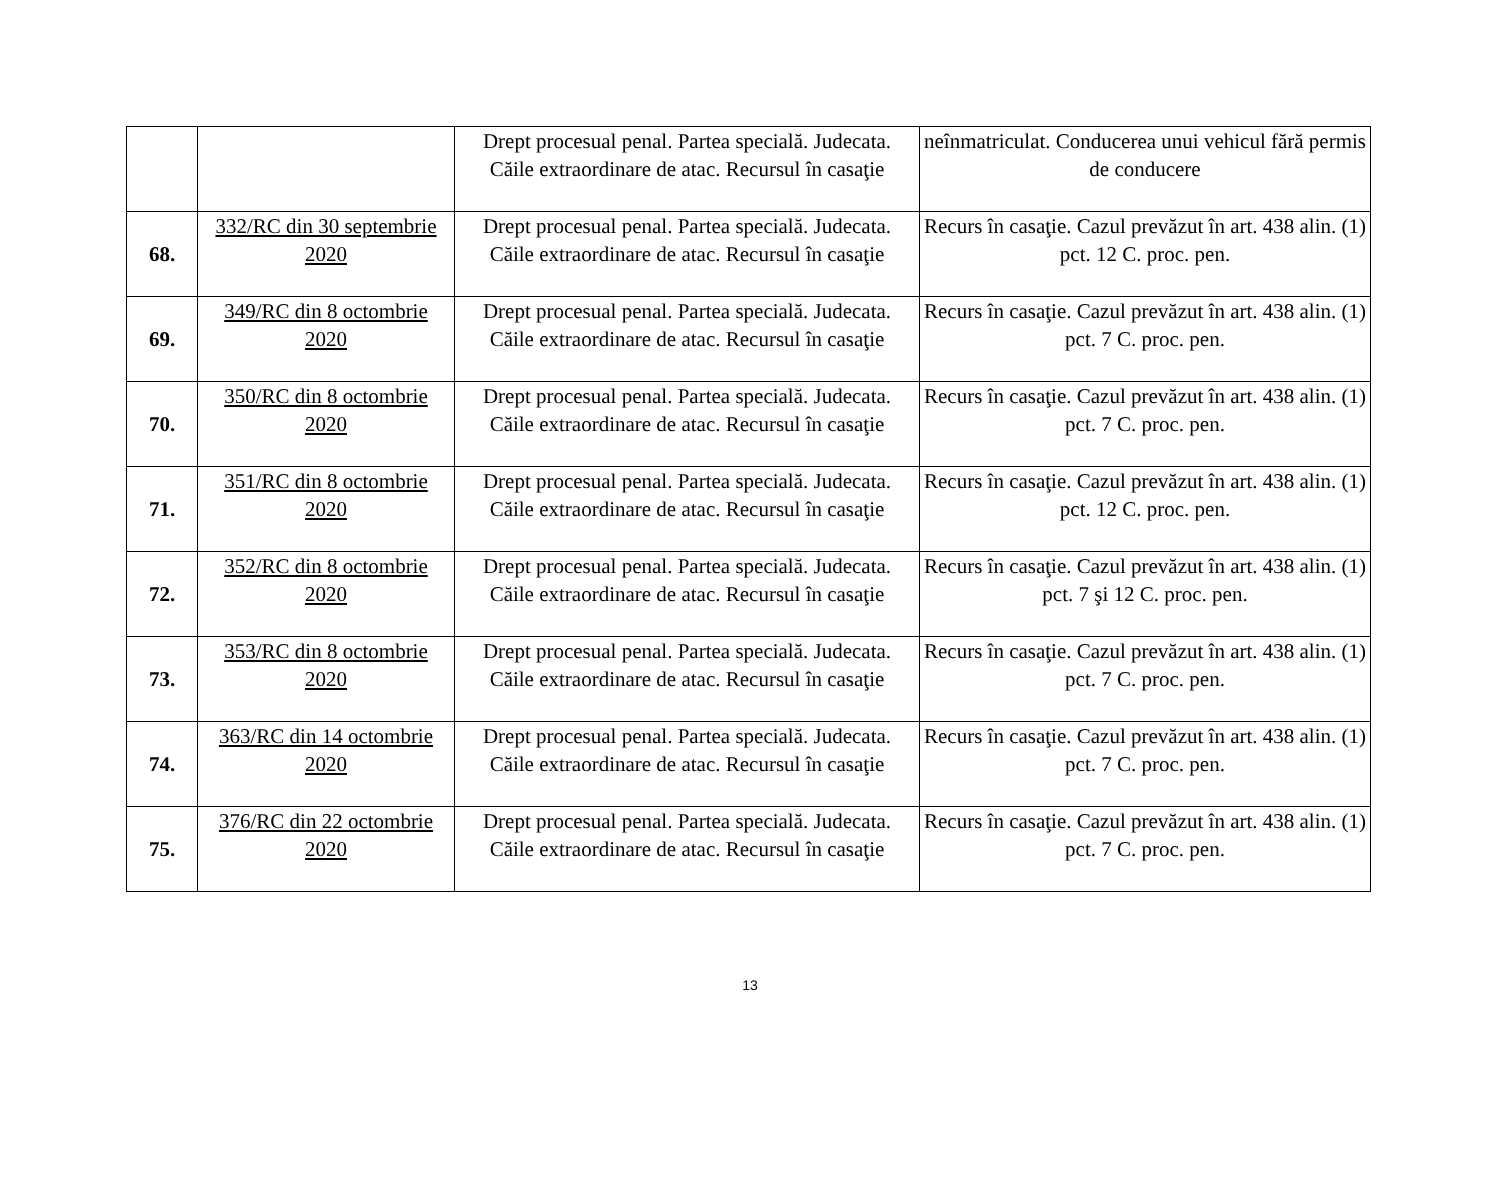| | | Drept procesual penal. Partea specială. Judecata. Căile extraordinare de atac. Recursul în casaţie | neînmatriculat. Conducerea unui vehicul fără permis de conducere |
| 68. | 332/RC din 30 septembrie 2020 | Drept procesual penal. Partea specială. Judecata. Căile extraordinare de atac. Recursul în casaţie | Recurs în casaţie. Cazul prevăzut în art. 438 alin. (1) pct. 12 C. proc. pen. |
| 69. | 349/RC din 8 octombrie 2020 | Drept procesual penal. Partea specială. Judecata. Căile extraordinare de atac. Recursul în casaţie | Recurs în casaţie. Cazul prevăzut în art. 438 alin. (1) pct. 7 C. proc. pen. |
| 70. | 350/RC din 8 octombrie 2020 | Drept procesual penal. Partea specială. Judecata. Căile extraordinare de atac. Recursul în casaţie | Recurs în casaţie. Cazul prevăzut în art. 438 alin. (1) pct. 7 C. proc. pen. |
| 71. | 351/RC din 8 octombrie 2020 | Drept procesual penal. Partea specială. Judecata. Căile extraordinare de atac. Recursul în casaţie | Recurs în casaţie. Cazul prevăzut în art. 438 alin. (1) pct. 12 C. proc. pen. |
| 72. | 352/RC din 8 octombrie 2020 | Drept procesual penal. Partea specială. Judecata. Căile extraordinare de atac. Recursul în casaţie | Recurs în casaţie. Cazul prevăzut în art. 438 alin. (1) pct. 7 şi 12 C. proc. pen. |
| 73. | 353/RC din 8 octombrie 2020 | Drept procesual penal. Partea specială. Judecata. Căile extraordinare de atac. Recursul în casaţie | Recurs în casaţie. Cazul prevăzut în art. 438 alin. (1) pct. 7 C. proc. pen. |
| 74. | 363/RC din 14 octombrie 2020 | Drept procesual penal. Partea specială. Judecata. Căile extraordinare de atac. Recursul în casaţie | Recurs în casaţie. Cazul prevăzut în art. 438 alin. (1) pct. 7 C. proc. pen. |
| 75. | 376/RC din 22 octombrie 2020 | Drept procesual penal. Partea specială. Judecata. Căile extraordinare de atac. Recursul în casaţie | Recurs în casaţie. Cazul prevăzut în art. 438 alin. (1) pct. 7 C. proc. pen. |
13